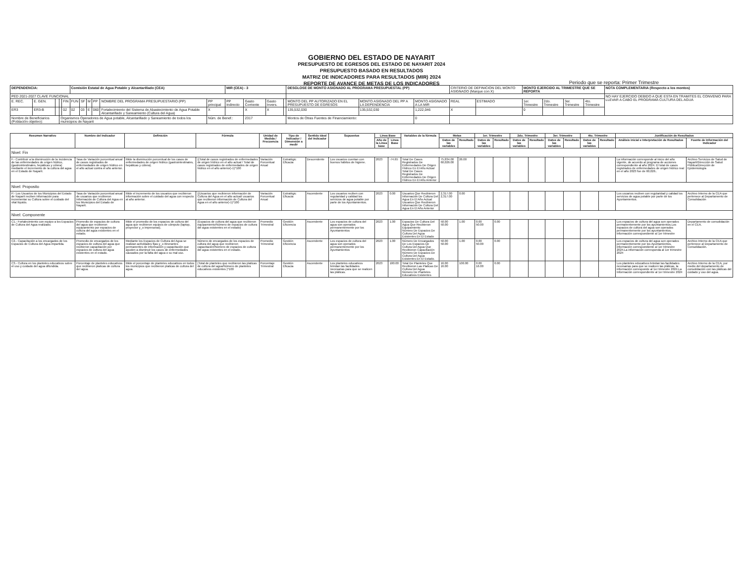GOBIERNO DEL ESTADO DE NAYARIT
PRESUPUESTO DE EGRESOS DEL ESTADO DE NAYARIT 2024
PRESUPUESTO BASADO EN RESULTADOS
MATRIZ DE INDICADORES PARA RESULTADOS (MIR) 2024
REPORTE DE AVANCE DE METAS DE LOS INDICADORES
Periodo que se reporta: Primer Trimestre
| DEPENDENCIA: | | | | | Comisión Estatal de Agua Potable y Alcantarillado (CEA) | | | | | | MIR (CEA) - 3 | | | | DESGLOSE DE MONTO ASIGNADO AL PROGRAMA PRESUPUESTAL (PP) | | | CRITERIO DE DEFINICION DEL MONTO ASIGNADO (Marque con X) | | MONTO EJERCIDO AL TRIMESTRE QUE SE REPORTA | | | | NOTA COMPLEMENTARIA (Respecto a los montos) |
| PED 2021-2027 CLAVE FUNCIONAL | | | | | | | | | | | | | | | | | | | | | | | | NO HAY EJERCIDO DEBIDO A QUE ESTA EN TRAMITES EL CONVENIO PARA LLEVAR A CABO EL PROGRAMA CULTURA DEL AGUA |
| E. REC. | E. GEN. | | | FIN | FUN | SF | M | PP | NOMBRE DEL PROGRAMA PRESUPUESTARIO (PP) | PP principal | PP Indirecto | Gasto Corriente | Gasto Invers. | | MONTO DEL PP AUTORIZADO EN EL PRESUPUESTO DE EGRESOS | MONTO ASIGNADO DEL PP A LA DEPENDENCIA | MONTO ASIGNADO A LA MIR | REAL | ESTIMADO | 1er. Trimestre | 2do. Trimestre | 3er. Trimestre | 4to. Trimestre | |
| ER3 | ER3-B | | | 02 | 02 | 03 | E | 060 | Fortalecimiento del Sistema de Abastecimiento de Agua Potable Alcantarillado y Saneamiento (Cultura del Agua) | X | | X | X | | 135,532,030 | 135,532,030 | 1,222,046 | X | | 0 | | | | |
| Nombre de Beneficiarios (Población objetivo): | | | Organismos Operadores de Agua potable, Alcantarillado y Saneamiento de todos los municipios de Nayarit | | | | | | | Núm. de Benef.: | | 2317 | | | Montos de Otras Fuentes de Financiamiento: | | 0 | | | | | | | |
| Resumen Narrativo | Nombre del Indicador | Definición | Fórmula | Unidad de Medida / Frecuencia | Tipo de Indicador / Dimensión a medir | Sentido ideal del Indicador | Supuestos | Linea Base | | Variables de la fórmula | Metas | | 1er. Trimestre | | 2do. Trimestre | | 3er. Trimestre | | 4to. Trimestre | | Justificación de Resultados | |
| --- | --- | --- | --- | --- | --- | --- | --- | --- | --- | --- | --- | --- | --- | --- | --- | --- | --- | --- | --- | --- | --- | --- |
| | | | | | | | | Año de la Linea base | Linea Base | | Datos de las variables | Resultado | Datos de las variables | Resultado | Datos de las variables | Resultado | Datos de las variables | Resultado | Datos de las variables | Resultado | Análisis inicial e Interpretación de Resultados | Fuente de Información del Indicador |
| Nivel: Fin | | | | | | | | | | | | | | | | | | | | | | |
| F.- Contribuir a la disminución de la incidencia de las enfermedades de origen hídrico, (gastrointestinales, hepáticas y cólera) mediante el incremento de la cultura del agua en el Estado de Nayarit. | Tasa de Variación porcentual anual de casos registrados de enfermedades de origen hídrico en el año actual contra el año anterior. | Mide la disminución porcentual de los casos de enfermedades de origen hídrico (gastrointestinales, hepáticas y cólera). | ((Total de casos registrados de enfermedades de origen hídrico en el año actual / Total de casos registrados de enfermedades de origen hídrico en el año anterior)-1)*100 | Variación Porcentual Anual | Estratégic Eficacia | Descendente | Los usuarios cuentan con buenos hábitos de higiene. | 2023 | -74.65 | Total De Casos Registrados De Enfermedades De Origen Hídrico En El Año Actual Total De Casos Registrados De Enfermedades De Origen Hídrico En El Año Anterior | 75,834.00 60,026.00 | 26.00 | | | | | | | | | La información corresponde al inicio del año vigente, de acuerdo al programa de acciones correspondiente al año 2024. El total de casos registrados de enfermedades de origen hídrico real en el año 2023 fue de 60,026.. | Archivo Servicios de Salud de Nayarit/Dirección de Salud Pública/Dirección de Epidemiología |
| Nivel: Proposito | | | | | | | | | | | | | | | | | | | | | | |
| P.- Los Usuarios de los Municipios del Estado de Nayarit reciben información para incrementar su Cultura sobre el cuidado del vital líquido. | Tasa de Variación porcentual anual de usuarios que recibieron Información de Cultura del Agua en los Municipios del Estado de Nayarit. | Mide el incremento de los usuarios que recibieron información sobre el cuidado del agua con respecto al año anterior. | ((Usuarios que recibieron información de Cultura del Agua en el año actual/ usuarios que recibieron información de Cultura del Agua en el año anterior)-1)*100 | Variación Porcentual Anual | Estratégic Eficacia | Ascendente | Los usuarios reciben con regularidad y calidad los servicios de agua potable por parte de los Ayuntamientos. | 2023 | 0.00 | Usuarios Que Recibieron Información De Cultura Del Agua En El Año Actual Usuarios Que Recibieron Información De Cultura Del Agua En El Año Anterior | 2,317.00 2,317.00 | 0.00 | | | | | | | | | Los usuarios reciben con regularidad y calidad los servicios de agua potable por parte de los Ayuntamientos. | Archivo Interno de la CEA que pertenece al Departamento de Consolidación |
| Nivel: Componente | | | | | | | | | | | | | | | | | | | | | | |
| C1.- Fortalecimiento con equipo a los Espacios de Cultura del Agua realizado. | Promedio de espacios de cultura del agua que recibieron equipamiento por espacios de cultura del agua existentes en el estado. | Mide el promedio de los espacios de cultura del agua que recibieron equipos de cómputo (laptop, proyector y_o impresoras). | (Espacios de cultura del agua que recibieron equipamiento/Número de espacios de cultura del agua existentes en el estado) | Promedio Trimestral | Gestión Eficiencia | Ascendente | Los espacios de cultura del agua son operados permanentemente por los Ayuntamientos | 2023 | 1.00 | Espacios De Cultura Del Agua Que Recibieron Equipamiento Número De Espacios De Cultura Del Agua Existentes En El Estado | 50.00 50.00 | 1.00 | 0.00 50.00 | 0.00 | | | | | | | Los espacios de cultura del agua son operados permanentemente por los ayuntamientos.Los espacios de cultura del agua son operados permanentemente por los ayuntamientos, información correspondiente al 1er trimestre | Departamento de consolidación en el CEA. |
| C2.- Capacitación a los encargados de los Espacios de Cultura del Agua impartida. | Promedio de encargados de los espacios de cultura del agua que recibieron capacitación por espacios de cultura del agua existentes en el estado. | Mediante los Espacios de Cultura del Agua se realizan actividades fijas y_o itinerantes permanentes de información y capacitación que ayuden a disminuir los casos de enfermedades causados por la falta del agua o su mal uso. | Número de encargados de los espacios de cultura del agua que recibieron capacitación/Número de espacios de cultura del agua existentes en el estado. | Promedio Trimestral | Gestión Eficiencia | Ascendente | Los espacios de cultura del agua son operados permanentemente por los Ayuntamientos | 2023 | 1.00 | Número De Encargados De Los Espacios De Cultura Del Agua Que Recibieron Capacitación Número De Espacios De Cultura Del Agua Existentes En El Estado. | 50.00 50.00 | 1.00 | 0.00 50.00 | 0.00 | | | | | | | Los espacios de cultura del agua son operados permanentemente por los Ayuntamientos, información correspondiente al 1er trimestre 2024.La información corresponda al 1er trimestre 2024 | Archivo Interno de la CEA que pertenece al Departamento de Consolidación. |
| C3.- Cultura en los planteles educativos sobre el uso y cuidado del agua difundida. | Porcentaje de planteles educativos que recibieron platicas de cultura del agua. | Mide el porcentaje de planteles educativos en todos los municipios que recibieron platicas de cultura del agua. | (Total de planteles que recibieron las platicas de cultura del agua/Número de planteles educativos existentes )*100 | Porcentaje Trimestral | Gestión Eficacia | Ascendente | Los planteles educativos brindan las facilidades necesarias para que se realicen las pláticas. | 2023 | 100.00 | Total De Planteles Que Recibieron Las Platicas De Cultura Del Agua Número De Planteles Educativos Existentes | 16.00 16.00 | 100.00 | 0.00 16.00 | 0.00 | | | | | | | Los planteles educativos brindan las facilidades necesarias para que se realicen las pláticas, la información corresponde al 1er trimestre 2024.La Información correspondiente al 1er trimestre 2024 | Archivo Interno de la CEA, por medio del departamento de consolidación con las pláticas del cuidado y uso del agua. |